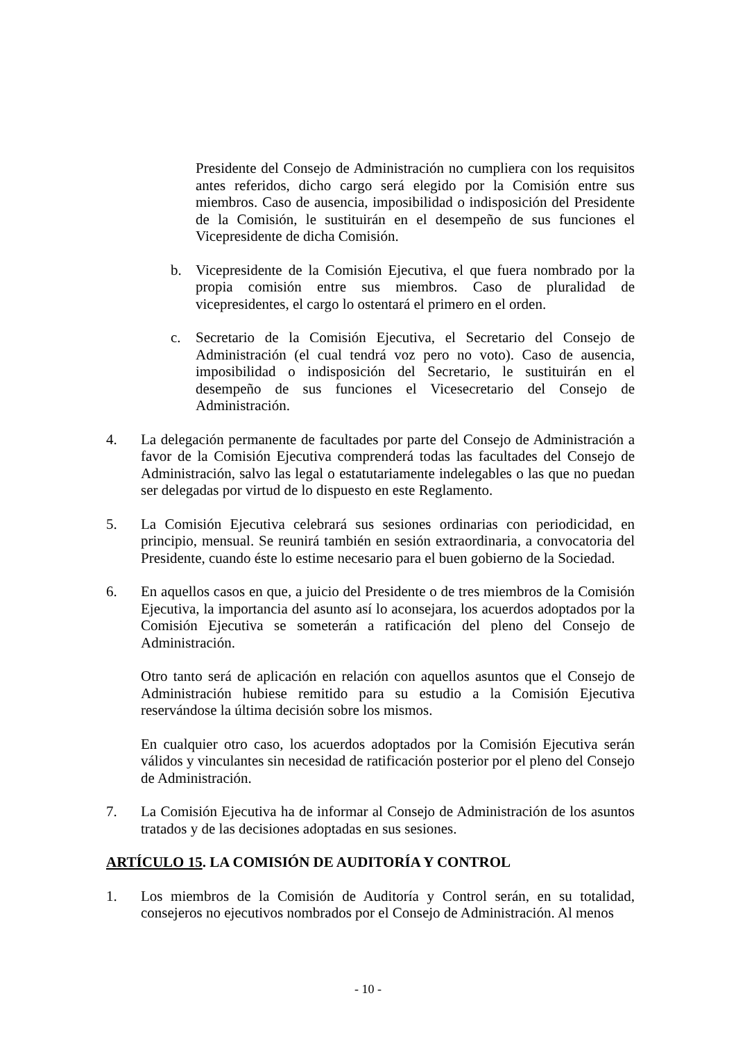Presidente del Consejo de Administración no cumpliera con los requisitos antes referidos, dicho cargo será elegido por la Comisión entre sus miembros. Caso de ausencia, imposibilidad o indisposición del Presidente de la Comisión, le sustituirán en el desempeño de sus funciones el Vicepresidente de dicha Comisión.
b. Vicepresidente de la Comisión Ejecutiva, el que fuera nombrado por la propia comisión entre sus miembros. Caso de pluralidad de vicepresidentes, el cargo lo ostentará el primero en el orden.
c. Secretario de la Comisión Ejecutiva, el Secretario del Consejo de Administración (el cual tendrá voz pero no voto). Caso de ausencia, imposibilidad o indisposición del Secretario, le sustituirán en el desempeño de sus funciones el Vicesecretario del Consejo de Administración.
4. La delegación permanente de facultades por parte del Consejo de Administración a favor de la Comisión Ejecutiva comprenderá todas las facultades del Consejo de Administración, salvo las legal o estatutariamente indelegables o las que no puedan ser delegadas por virtud de lo dispuesto en este Reglamento.
5. La Comisión Ejecutiva celebrará sus sesiones ordinarias con periodicidad, en principio, mensual. Se reunirá también en sesión extraordinaria, a convocatoria del Presidente, cuando éste lo estime necesario para el buen gobierno de la Sociedad.
6. En aquellos casos en que, a juicio del Presidente o de tres miembros de la Comisión Ejecutiva, la importancia del asunto así lo aconsejara, los acuerdos adoptados por la Comisión Ejecutiva se someterán a ratificación del pleno del Consejo de Administración.
Otro tanto será de aplicación en relación con aquellos asuntos que el Consejo de Administración hubiese remitido para su estudio a la Comisión Ejecutiva reservándose la última decisión sobre los mismos.
En cualquier otro caso, los acuerdos adoptados por la Comisión Ejecutiva serán válidos y vinculantes sin necesidad de ratificación posterior por el pleno del Consejo de Administración.
7. La Comisión Ejecutiva ha de informar al Consejo de Administración de los asuntos tratados y de las decisiones adoptadas en sus sesiones.
ARTÍCULO 15. LA COMISIÓN DE AUDITORÍA Y CONTROL
1. Los miembros de la Comisión de Auditoría y Control serán, en su totalidad, consejeros no ejecutivos nombrados por el Consejo de Administración. Al menos
- 10 -